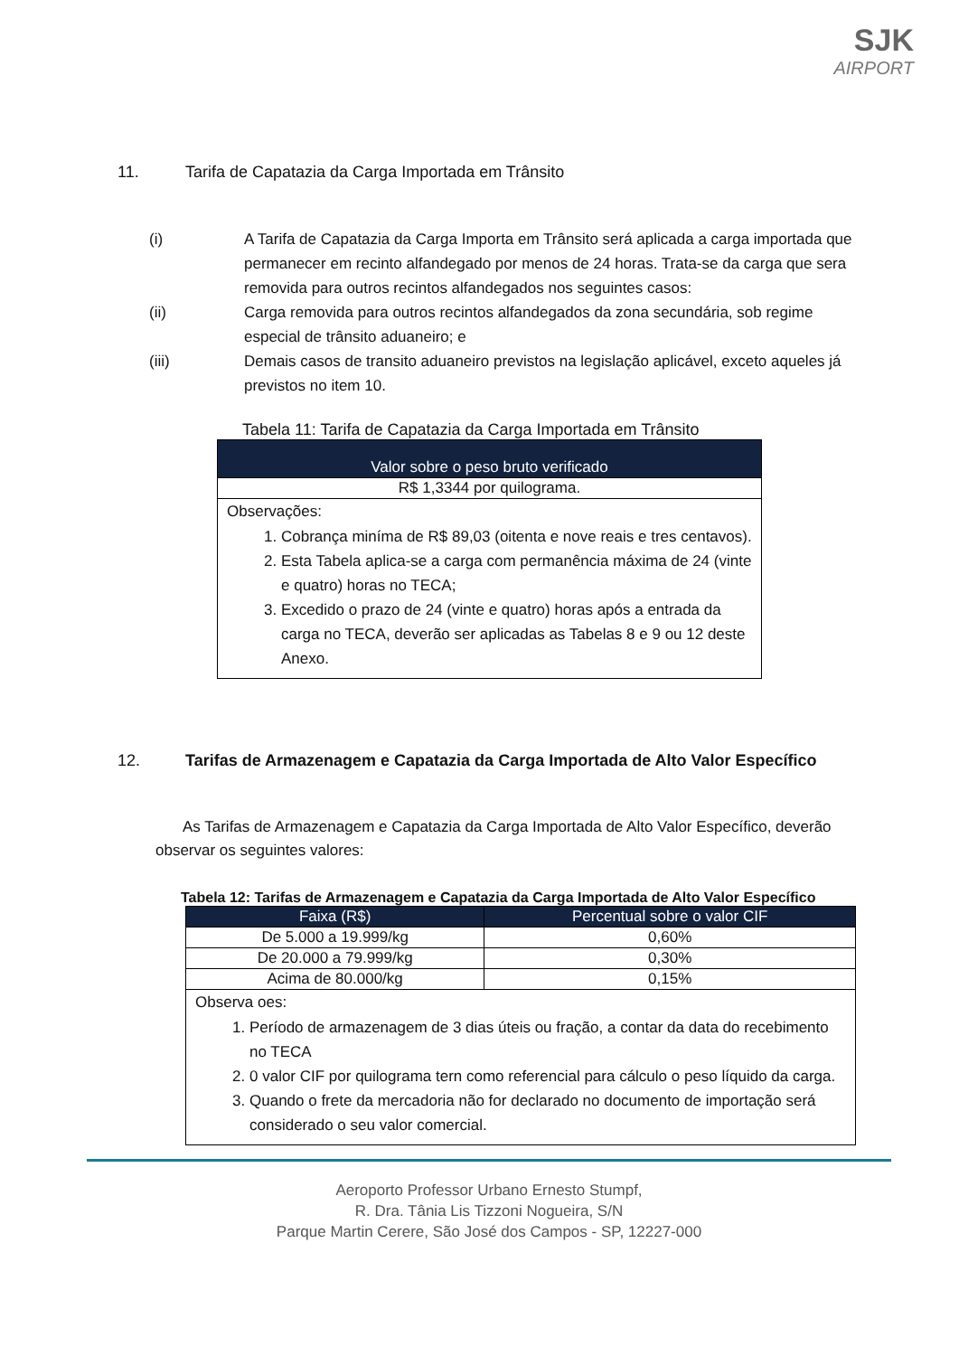SJK
AIRPORT
11. Tarifa de Capatazia da Carga Importada em Trânsito
(i) A Tarifa de Capatazia da Carga Importa em Trânsito será aplicada a carga importada que permanecer em recinto alfandegado por menos de 24 horas. Trata-se da carga que sera removida para outros recintos alfandegados nos seguintes casos:
(ii) Carga removida para outros recintos alfandegados da zona secundária, sob regime especial de trânsito aduaneiro; e
(iii) Demais casos de transito aduaneiro previstos na legislação aplicável, exceto aqueles já previstos no item 10.
Tabela 11: Tarifa de Capatazia da Carga Importada em Trânsito
| Valor sobre o peso bruto verificado |
| --- |
| R$ 1,3344 por quilograma. |
| Observações: 1. Cobrança miníma de R$ 89,03 (oitenta e nove reais e tres centavos). 2. Esta Tabela aplica-se a carga com permanência máxima de 24 (vinte e quatro) horas no TECA; 3. Excedido o prazo de 24 (vinte e quatro) horas após a entrada da carga no TECA, deverão ser aplicadas as Tabelas 8 e 9 ou 12 deste Anexo. |
12. Tarifas de Armazenagem e Capatazia da Carga Importada de Alto Valor Específico
As Tarifas de Armazenagem e Capatazia da Carga Importada de Alto Valor Específico, deverão observar os seguintes valores:
Tabela 12: Tarifas de Armazenagem e Capatazia da Carga Importada de Alto Valor Específico
| Faixa (R$) | Percentual sobre o valor CIF |
| --- | --- |
| De 5.000 a 19.999/kg | 0,60% |
| De 20.000 a 79.999/kg | 0,30% |
| Acima de 80.000/kg | 0,15% |
| Observa oes: 1. Período de armazenagem de 3 dias úteis ou fração, a contar da data do recebimento no TECA 2. 0 valor CIF por quilograma tern como referencial para cálculo o peso líquido da carga. 3. Quando o frete da mercadoria não for declarado no documento de importação será considerado o seu valor comercial. | |
Aeroporto Professor Urbano Ernesto Stumpf,
R. Dra. Tânia Lis Tizzoni Nogueira, S/N
Parque Martin Cerere, São José dos Campos - SP, 12227-000